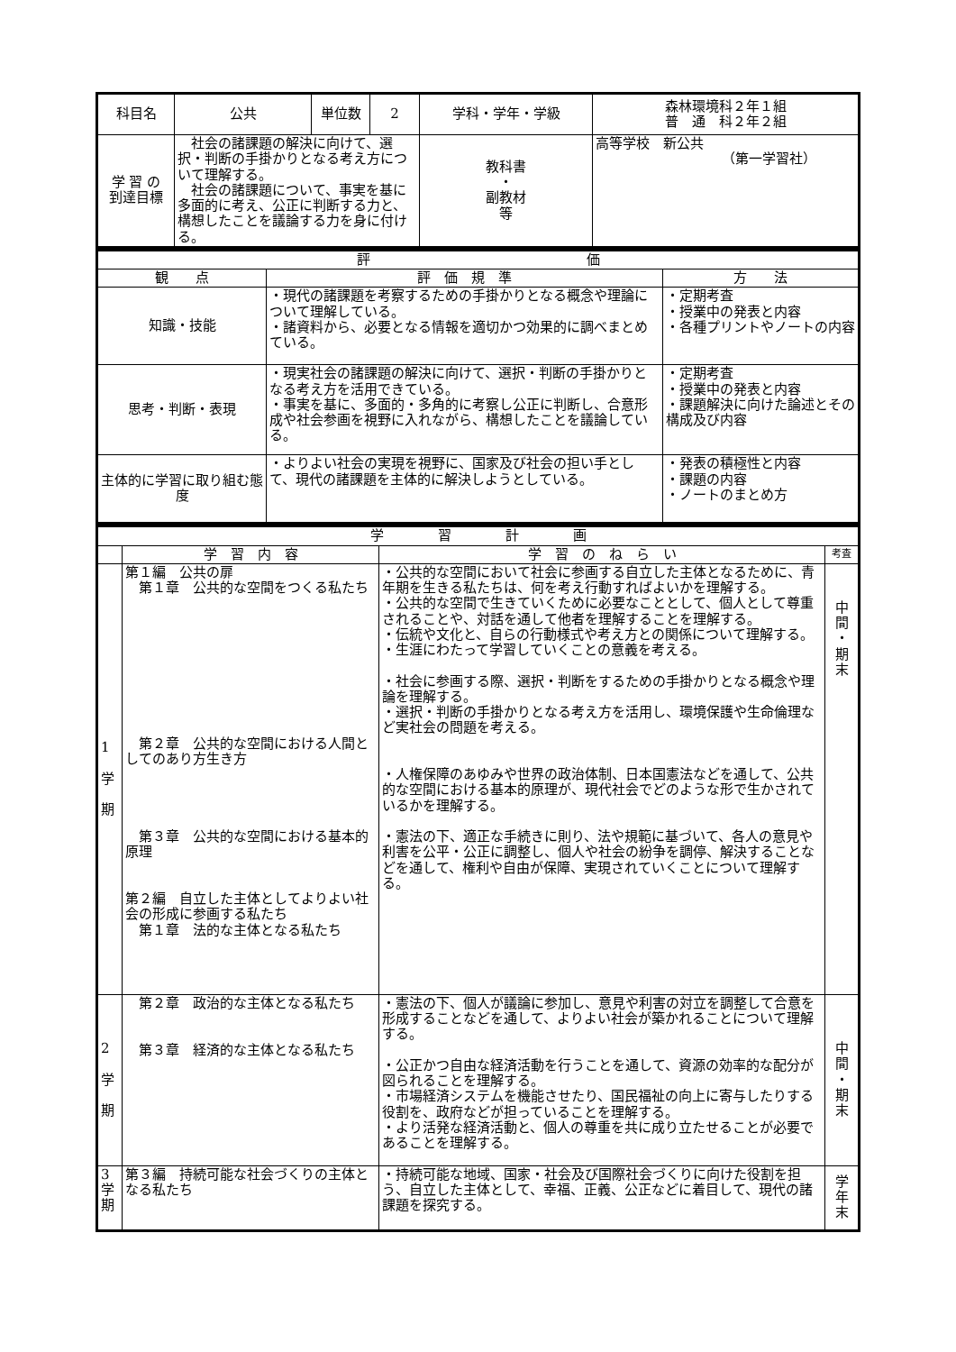| 科目名 | 公共 | 単位数 | 2 | 学科・学年・学級 | 森林環境科２年１組 普 通 科２年２組 |
| 学 習 の 到達目標 | 社会の諸課題の解決に向けて、選択・判断の手掛かりとなる考え方について理解する。 社会の諸課題について、事実を基に多面的に考え、公正に判断する力と、構想したことを議論する力を身に付ける。 | | | 教科書 ・ 副教材 等 | 高等学校 新公共 （第一学習社） |
| 評 価 | | |
| --- | --- | --- |
| 観 点 | 評 価 規 準 | 方 法 |
| 知識・技能 | ・現代の諸課題を考察するための手掛かりとなる概念や理論について理解している。 ・諸資料から、必要となる情報を適切かつ効果的に調べまとめている。 | ・定期考査 ・授業中の発表と内容 ・各種プリントやノートの内容 |
| 思考・判断・表現 | ・現実社会の諸課題の解決に向けて、選択・判断の手掛かりとなる考え方を活用できている。 ・事実を基に、多面的・多角的に考察し公正に判断し、合意形成や社会参画を視野に入れながら、構想したことを議論している。 | ・定期考査 ・授業中の発表と内容 ・課題解決に向けた論述とその構成及び内容 |
| 主体的に学習に取り組む態度 | ・よりよい社会の実現を視野に、国家及び社会の担い手として、現代の諸課題を主体的に解決しようとしている。 | ・発表の積極性と内容 ・課題の内容 ・ノートのまとめ方 |
| 学 習 計 画 | | | |
| --- | --- | --- | --- |
| | 学 習 内 容 | 学 習 の ね ら い | 考査 |
| 1 学 期 | 第１編 公共の扉 第１章 公共的な空間をつくる私たち 第２章 公共的な空間における人間としてのあり方生き方 第３章 公共的な空間における基本的原理 第２編 自立した主体としてよりよい社会の形成に参画する私たち 第１章 法的な主体となる私たち | ・公共的な空間において社会に参画する自立した主体となるために、青年期を生きる私たちは、何を考え行動すればよいかを理解する。 ・公共的な空間で生きていくために必要なこととして、個人として尊重されることや、対話を通して他者を理解することを理解する。 ・伝統や文化と、自らの行動様式や考え方との関係について理解する。 ・生涯にわたって学習していくことの意義を考える。 ・社会に参画する際、選択・判断をするための手掛かりとなる概念や理論を理解する。 ・選択・判断の手掛かりとなる考え方を活用し、環境保護や生命倫理など実社会の問題を考える。 ・人権保障のあゆみや世界の政治体制、日本国憲法などを通して、公共的な空間における基本的原理が、現代社会でどのような形で生かされているかを理解する。 ・憲法の下、適正な手続きに則り、法や規範に基づいて、各人の意見や利害を公平・公正に調整し、個人や社会の紛争を調停、解決することなどを通して、権利や自由が保障、実現されていくことについて理解する。 | 中 間 ・ 期 末 |
| 2 学 期 | 第２章 政治的な主体となる私たち 第３章 経済的な主体となる私たち | ・憲法の下、個人が議論に参加し、意見や利害の対立を調整して合意を形成することなどを通して、よりよい社会が築かれることについて理解する。 ・公正かつ自由な経済活動を行うことを通して、資源の効率的な配分が図られることを理解する。 ・市場経済システムを機能させたり、国民福祉の向上に寄与したりする役割を、政府などが担っていることを理解する。 ・より活発な経済活動と、個人の尊重を共に成り立たせることが必要であることを理解する。 | 中 間 ・ 期 末 |
| 3 学 期 | 第３編 持続可能な社会づくりの主体となる私たち | ・持続可能な地域、国家・社会及び国際社会づくりに向けた役割を担う、自立した主体として、幸福、正義、公正などに着目して、現代の諸課題を探究する。 | 学 年 末 |